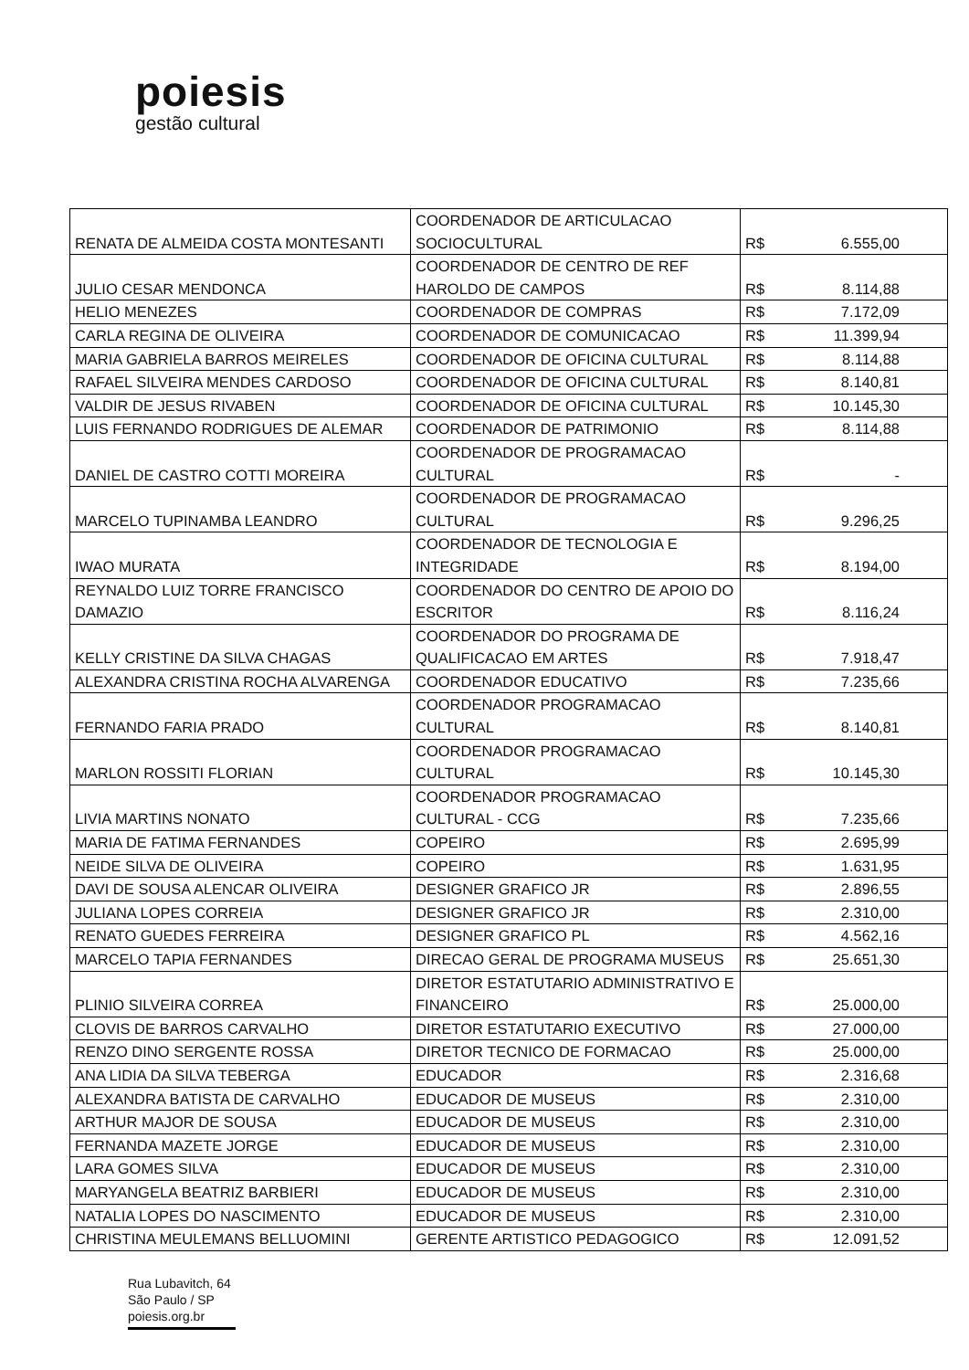poiesis
gestão cultural
| RENATA DE ALMEIDA COSTA MONTESANTI | COORDENADOR DE ARTICULACAO SOCIOCULTURAL | R$ | 6.555,00 |
| JULIO CESAR MENDONCA | COORDENADOR DE CENTRO DE REF HAROLDO DE CAMPOS | R$ | 8.114,88 |
| HELIO MENEZES | COORDENADOR DE COMPRAS | R$ | 7.172,09 |
| CARLA REGINA DE OLIVEIRA | COORDENADOR DE COMUNICACAO | R$ | 11.399,94 |
| MARIA GABRIELA BARROS MEIRELES | COORDENADOR DE OFICINA CULTURAL | R$ | 8.114,88 |
| RAFAEL SILVEIRA MENDES CARDOSO | COORDENADOR DE OFICINA CULTURAL | R$ | 8.140,81 |
| VALDIR DE JESUS RIVABEN | COORDENADOR DE OFICINA CULTURAL | R$ | 10.145,30 |
| LUIS FERNANDO RODRIGUES DE ALEMAR | COORDENADOR DE PATRIMONIO | R$ | 8.114,88 |
| DANIEL DE CASTRO COTTI MOREIRA | COORDENADOR DE PROGRAMACAO CULTURAL | R$ | - |
| MARCELO TUPINAMBA LEANDRO | COORDENADOR DE PROGRAMACAO CULTURAL | R$ | 9.296,25 |
| IWAO MURATA | COORDENADOR DE TECNOLOGIA E INTEGRIDADE | R$ | 8.194,00 |
| REYNALDO LUIZ TORRE FRANCISCO DAMAZIO | COORDENADOR DO CENTRO DE APOIO DO ESCRITOR | R$ | 8.116,24 |
| KELLY CRISTINE DA SILVA CHAGAS | COORDENADOR DO PROGRAMA DE QUALIFICACAO EM ARTES | R$ | 7.918,47 |
| ALEXANDRA CRISTINA ROCHA ALVARENGA | COORDENADOR EDUCATIVO | R$ | 7.235,66 |
| FERNANDO FARIA PRADO | COORDENADOR PROGRAMACAO CULTURAL | R$ | 8.140,81 |
| MARLON ROSSITI FLORIAN | COORDENADOR PROGRAMACAO CULTURAL | R$ | 10.145,30 |
| LIVIA MARTINS NONATO | COORDENADOR PROGRAMACAO CULTURAL - CCG | R$ | 7.235,66 |
| MARIA DE FATIMA FERNANDES | COPEIRO | R$ | 2.695,99 |
| NEIDE SILVA DE OLIVEIRA | COPEIRO | R$ | 1.631,95 |
| DAVI DE SOUSA ALENCAR OLIVEIRA | DESIGNER GRAFICO JR | R$ | 2.896,55 |
| JULIANA LOPES CORREIA | DESIGNER GRAFICO JR | R$ | 2.310,00 |
| RENATO GUEDES FERREIRA | DESIGNER GRAFICO PL | R$ | 4.562,16 |
| MARCELO TAPIA FERNANDES | DIRECAO GERAL DE PROGRAMA MUSEUS | R$ | 25.651,30 |
| PLINIO SILVEIRA CORREA | DIRETOR ESTATUTARIO ADMINISTRATIVO E FINANCEIRO | R$ | 25.000,00 |
| CLOVIS DE BARROS CARVALHO | DIRETOR ESTATUTARIO EXECUTIVO | R$ | 27.000,00 |
| RENZO DINO SERGENTE ROSSA | DIRETOR TECNICO DE FORMACAO | R$ | 25.000,00 |
| ANA LIDIA DA SILVA TEBERGA | EDUCADOR | R$ | 2.316,68 |
| ALEXANDRA BATISTA DE CARVALHO | EDUCADOR DE MUSEUS | R$ | 2.310,00 |
| ARTHUR MAJOR DE SOUSA | EDUCADOR DE MUSEUS | R$ | 2.310,00 |
| FERNANDA MAZETE JORGE | EDUCADOR DE MUSEUS | R$ | 2.310,00 |
| LARA GOMES SILVA | EDUCADOR DE MUSEUS | R$ | 2.310,00 |
| MARYANGELA BEATRIZ BARBIERI | EDUCADOR DE MUSEUS | R$ | 2.310,00 |
| NATALIA LOPES DO NASCIMENTO | EDUCADOR DE MUSEUS | R$ | 2.310,00 |
| CHRISTINA MEULEMANS BELLUOMINI | GERENTE ARTISTICO PEDAGOGICO | R$ | 12.091,52 |
Rua Lubavitch, 64
São Paulo / SP
poiesis.org.br